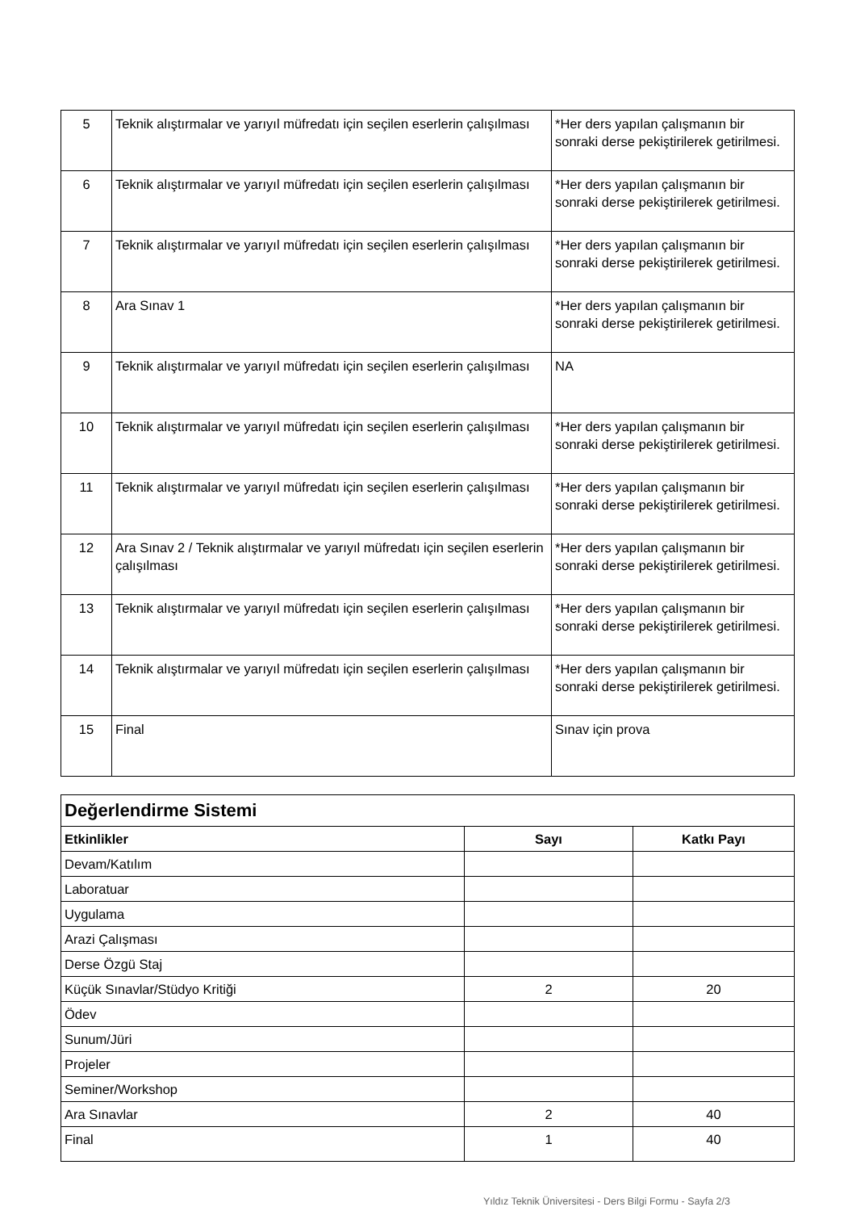| 5 | Teknik alıştırmalar ve yarıyıl müfredatı için seçilen eserlerin çalışılması | *Her ders yapılan çalışmanın bir sonraki derse pekiştirilerek getirilmesi. |
| 6 | Teknik alıştırmalar ve yarıyıl müfredatı için seçilen eserlerin çalışılması | *Her ders yapılan çalışmanın bir sonraki derse pekiştirilerek getirilmesi. |
| 7 | Teknik alıştırmalar ve yarıyıl müfredatı için seçilen eserlerin çalışılması | *Her ders yapılan çalışmanın bir sonraki derse pekiştirilerek getirilmesi. |
| 8 | Ara Sınav 1 | *Her ders yapılan çalışmanın bir sonraki derse pekiştirilerek getirilmesi. |
| 9 | Teknik alıştırmalar ve yarıyıl müfredatı için seçilen eserlerin çalışılması | NA |
| 10 | Teknik alıştırmalar ve yarıyıl müfredatı için seçilen eserlerin çalışılması | *Her ders yapılan çalışmanın bir sonraki derse pekiştirilerek getirilmesi. |
| 11 | Teknik alıştırmalar ve yarıyıl müfredatı için seçilen eserlerin çalışılması | *Her ders yapılan çalışmanın bir sonraki derse pekiştirilerek getirilmesi. |
| 12 | Ara Sınav 2 / Teknik alıştırmalar ve yarıyıl müfredatı için seçilen eserlerin çalışılması | *Her ders yapılan çalışmanın bir sonraki derse pekiştirilerek getirilmesi. |
| 13 | Teknik alıştırmalar ve yarıyıl müfredatı için seçilen eserlerin çalışılması | *Her ders yapılan çalışmanın bir sonraki derse pekiştirilerek getirilmesi. |
| 14 | Teknik alıştırmalar ve yarıyıl müfredatı için seçilen eserlerin çalışılması | *Her ders yapılan çalışmanın bir sonraki derse pekiştirilerek getirilmesi. |
| 15 | Final | Sınav için prova |
| Değerlendirme Sistemi | | |
| Etkinlikler | Sayı | Katkı Payı |
| Devam/Katılım | | |
| Laboratuar | | |
| Uygulama | | |
| Arazi Çalışması | | |
| Derse Özgü Staj | | |
| Küçük Sınavlar/Stüdyo Kritiği | 2 | 20 |
| Ödev | | |
| Sunum/Jüri | | |
| Projeler | | |
| Seminer/Workshop | | |
| Ara Sınavlar | 2 | 40 |
| Final | 1 | 40 |
Yıldız Teknik Üniversitesi - Ders Bilgi Formu - Sayfa 2/3